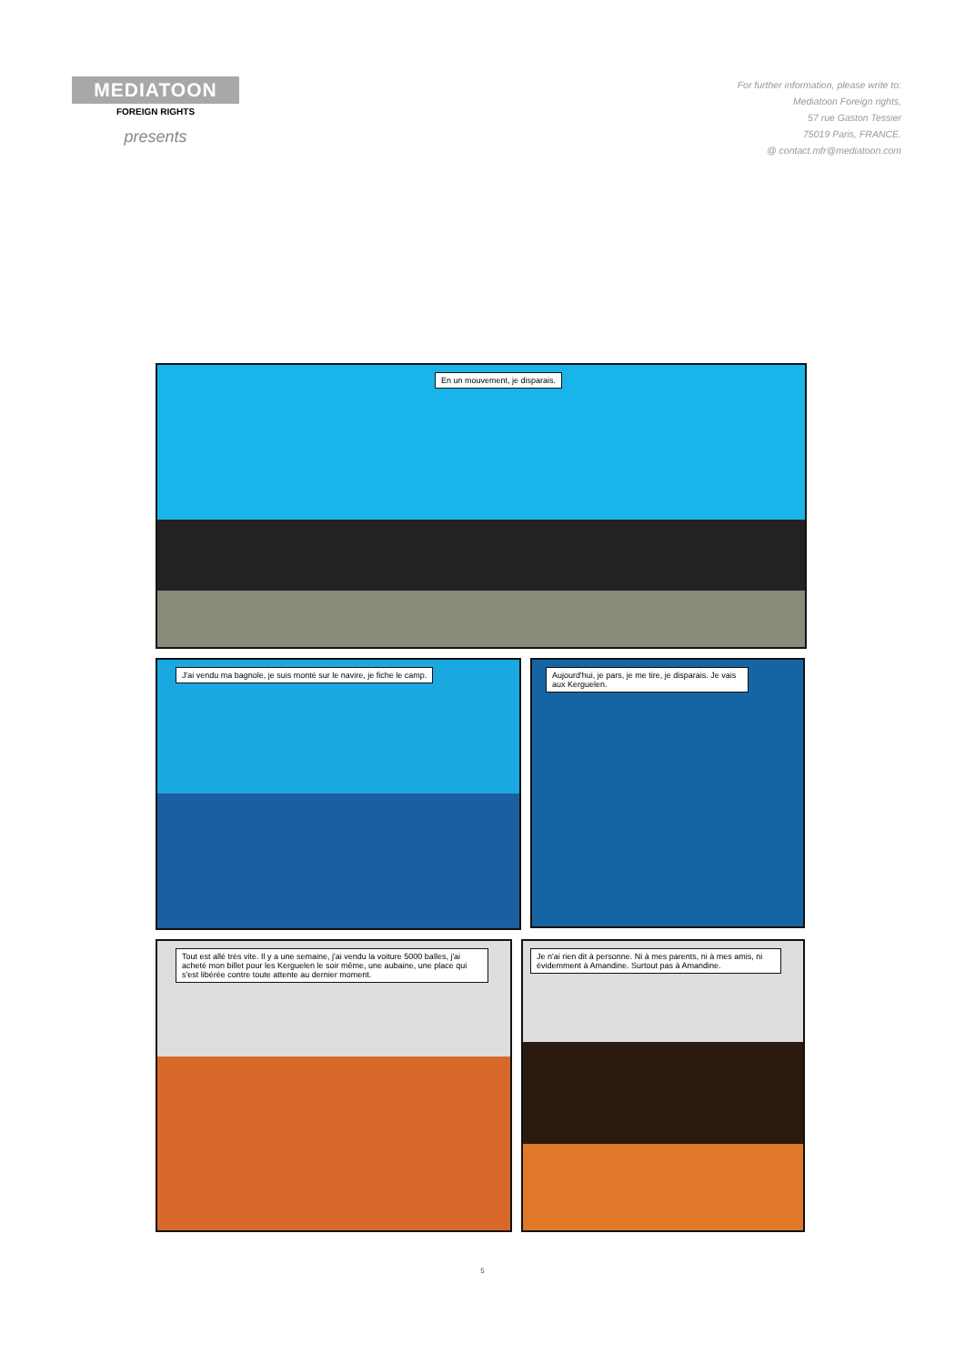MEDIATOON
FOREIGN RIGHTS
presents
For further information, please write to:
Mediatoon Foreign rights,
57 rue Gaston Tessier
75019 Paris, FRANCE.
@ contact.mfr@mediatoon.com
En un mouvement, je disparais.
J'ai vendu ma bagnole, je suis monté sur le navire, je fiche le camp.
Aujourd'hui, je pars, je me tire, je disparais. Je vais aux Kerguelen.
Tout est allé très vite. Il y a une semaine, j'ai vendu la voiture 5000 balles, j'ai acheté mon billet pour les Kerguelen le soir même, une aubaine, une place qui s'est libérée contre toute attente au dernier moment.
Je n'ai rien dit à personne. Ni à mes parents, ni à mes amis, ni évidemment à Amandine. Surtout pas à Amandine.
5